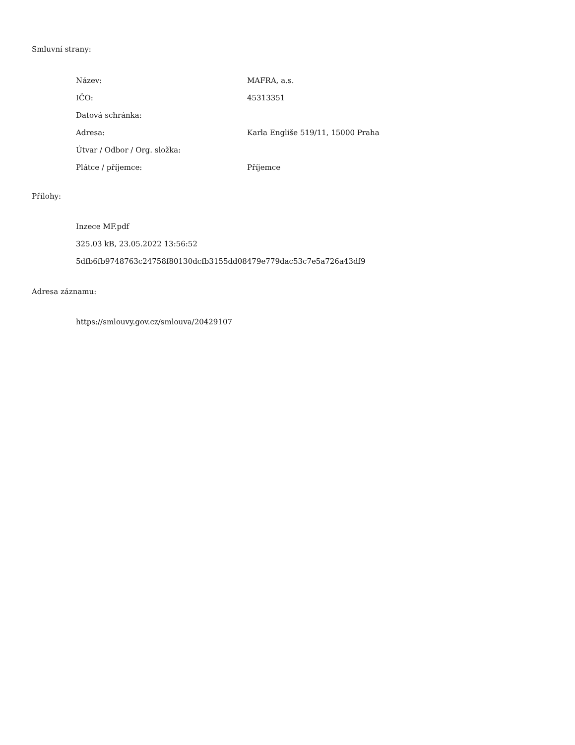Smluvní strany:
| Název: | MAFRA, a.s. |
| IČO: | 45313351 |
| Datová schránka: | |
| Adresa: | Karla Engliše 519/11, 15000 Praha |
| Útvar / Odbor / Org. složka: | |
| Plátce / příjemce: | Příjemce |
Přílohy:
Inzece MF.pdf
325.03 kB, 23.05.2022 13:56:52
5dfb6fb9748763c24758f80130dcfb3155dd08479e779dac53c7e5a726a43df9
Adresa záznamu:
https://smlouvy.gov.cz/smlouva/20429107